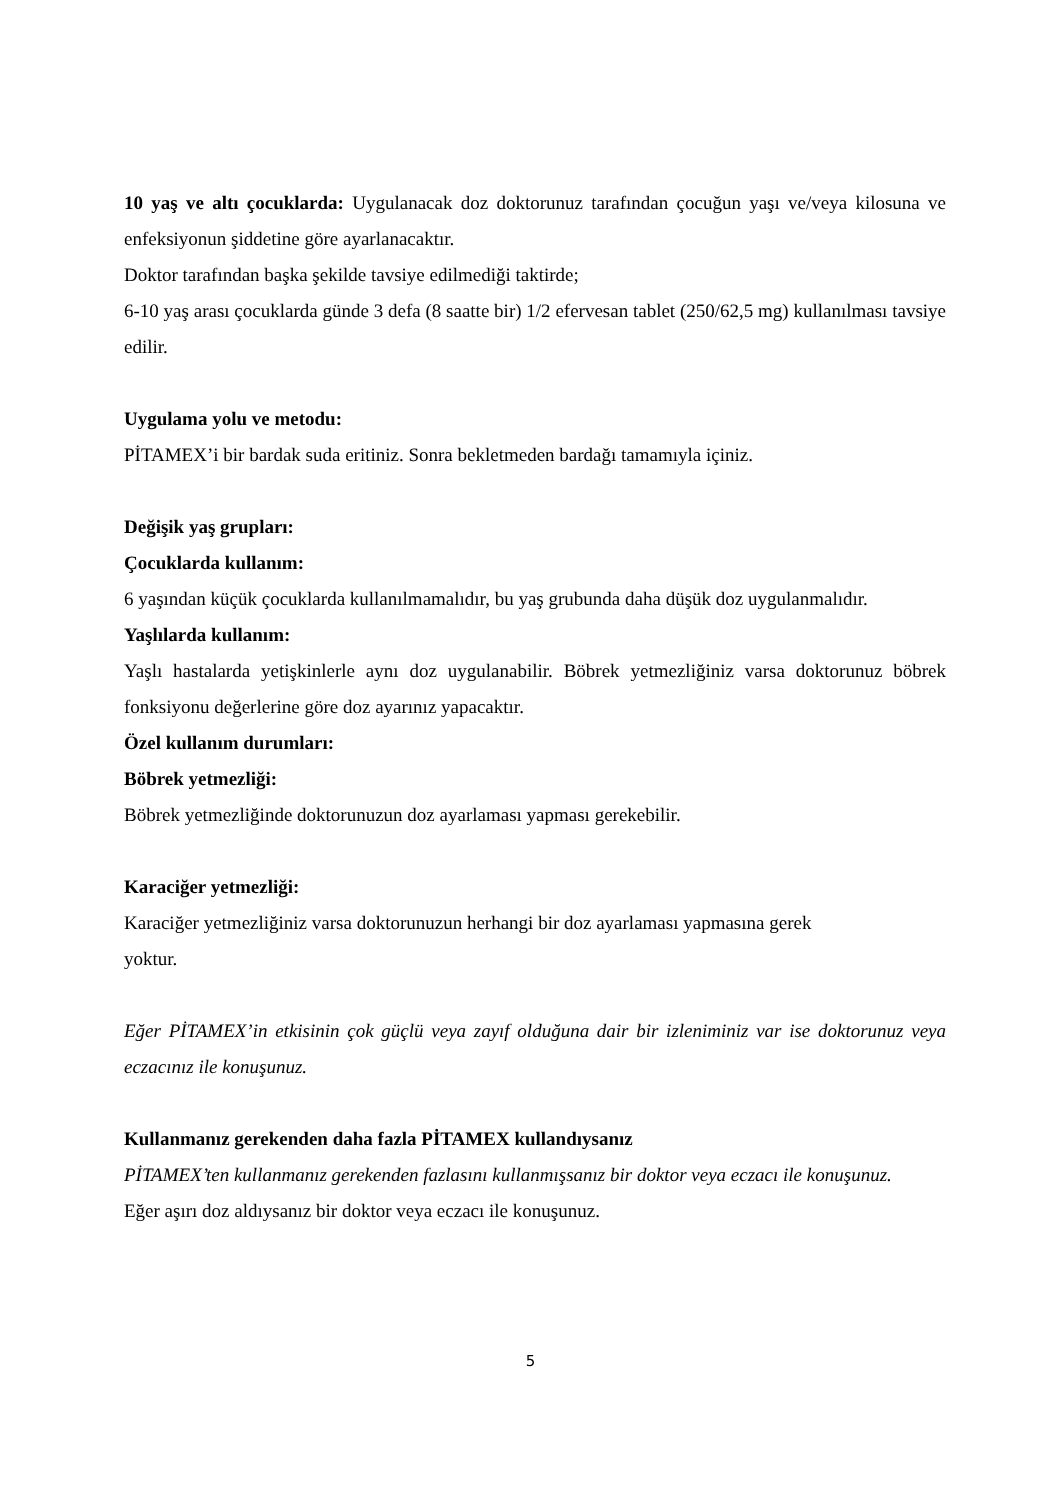10 yaş ve altı çocuklarda: Uygulanacak doz doktorunuz tarafından çocuğun yaşı ve/veya kilosuna ve enfeksiyonun şiddetine göre ayarlanacaktır.
Doktor tarafından başka şekilde tavsiye edilmediği taktirde;
6-10 yaş arası çocuklarda günde 3 defa (8 saatte bir) 1/2 efervesan tablet (250/62,5 mg) kullanılması tavsiye edilir.
Uygulama yolu ve metodu:
PİTAMEX’i bir bardak suda eritiniz. Sonra bekletmeden bardağı tamamıyla içiniz.
Değişik yaş grupları:
Çocuklarda kullanım:
6 yaşından küçük çocuklarda kullanılmamalıdır, bu yaş grubunda daha düşük doz uygulanmalıdır.
Yaşlılarda kullanım:
Yaşlı hastalarda yetişkinlerle aynı doz uygulanabilir. Böbrek yetmezliğiniz varsa doktorunuz böbrek fonksiyonu değerlerine göre doz ayarınız yapacaktır.
Özel kullanım durumları:
Böbrek yetmezliği:
Böbrek yetmezliğinde doktorunuzun doz ayarlaması yapması gerekebilir.
Karaciğer yetmezliği:
Karaciğer yetmezliğiniz varsa doktorunuzun herhangi bir doz ayarlaması yapmasına gerek
yoktur.
Eğer PİTAMEX’in etkisinin çok güçlü veya zayıf olduğuna dair bir izleniminiz var ise doktorunuz veya eczacınız ile konuşunuz.
Kullanmanız gerekenden daha fazla PİTAMEX kullandıysanız
PİTAMEX’ten kullanmanız gerekenden fazlasını kullanmışsanız bir doktor veya eczacı ile konuşunuz.
Eğer aşırı doz aldıysanız bir doktor veya eczacı ile konuşunuz.
5